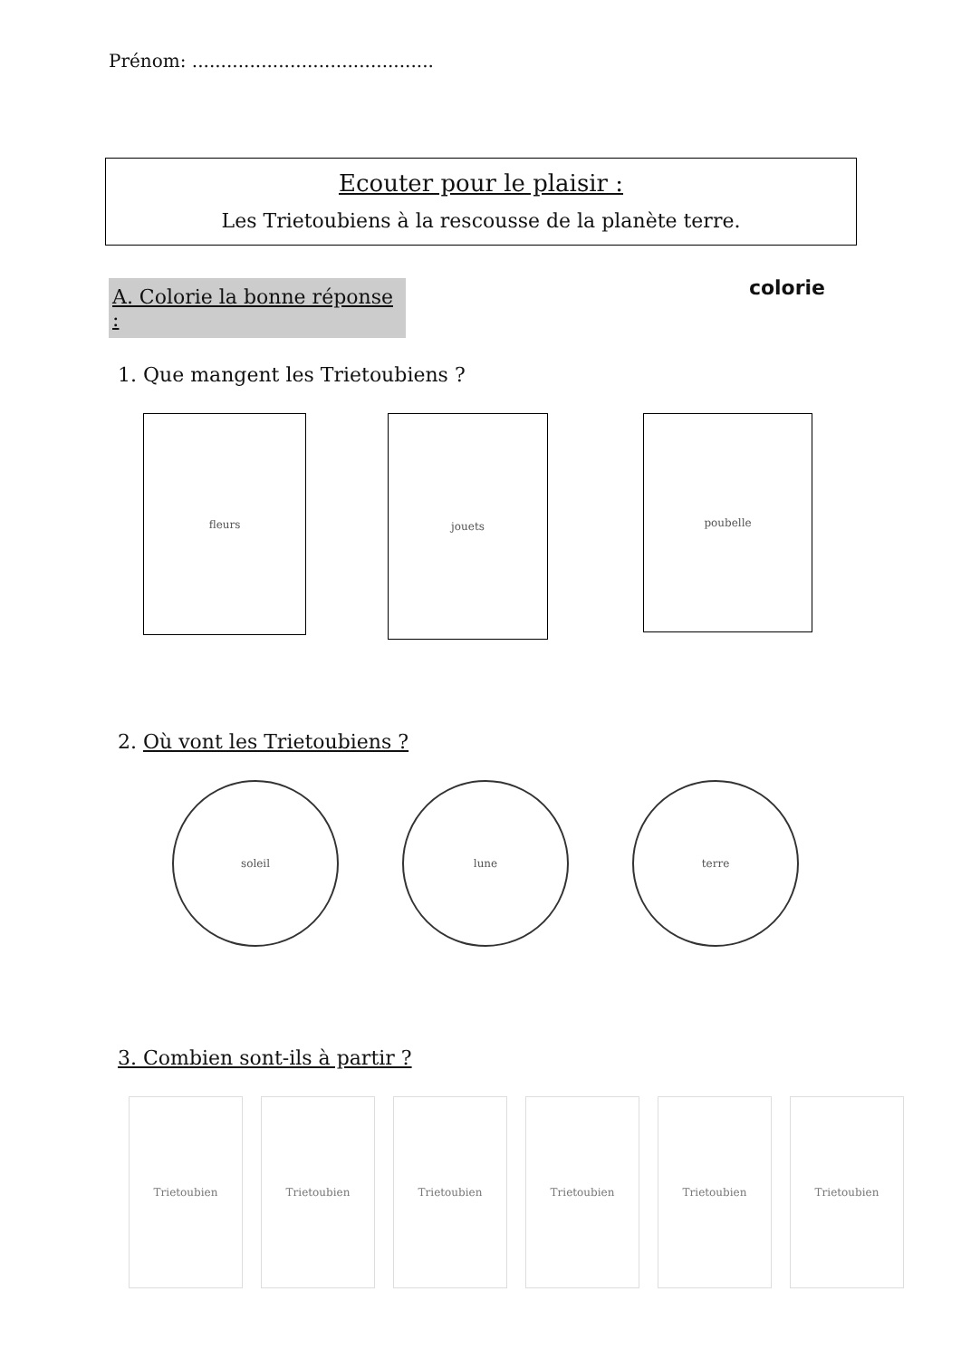Prénom: ..........................................
Ecouter pour le plaisir :
Les Trietoubiens à la rescousse de la planète terre.
A. Colorie la bonne réponse :
colorie
1. Que mangent les Trietoubiens ?
fleurs
jouets
poubelle
2. Où vont les Trietoubiens ?
soleil lune terre
3. Combien sont-ils à partir ?
Trietoubien Trietoubien Trietoubien Trietoubien Trietoubien Trietoubien